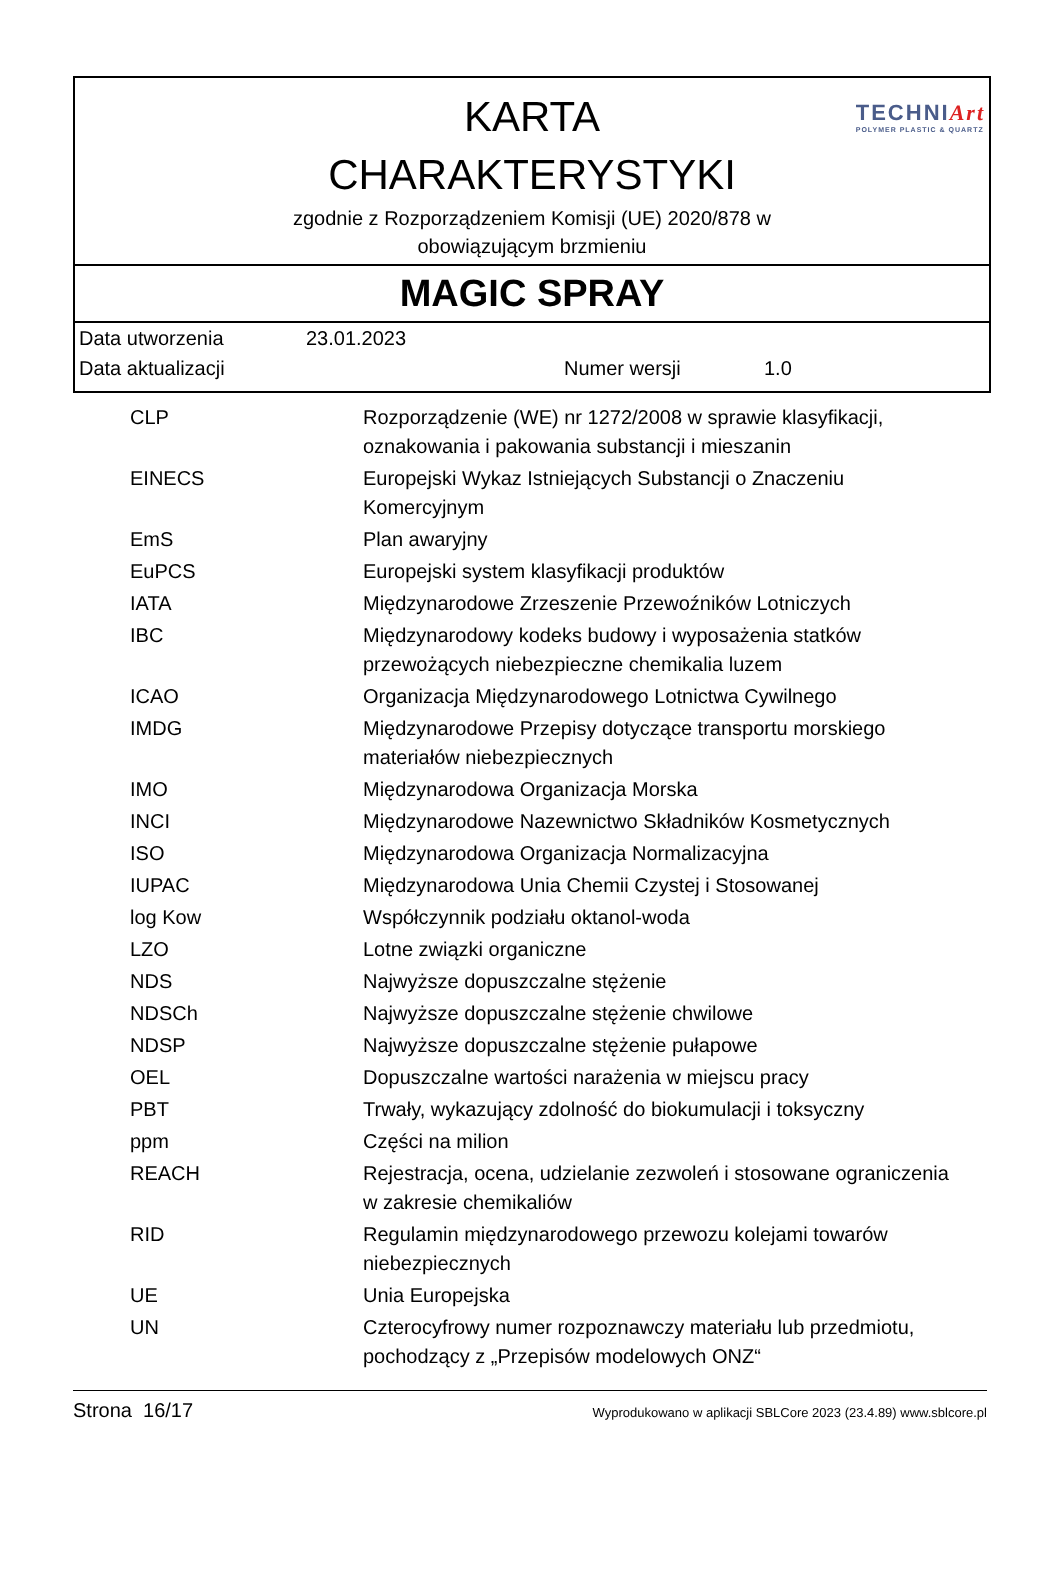KARTA
CHARAKTERYSTYKI
zgodnie z Rozporządzeniem Komisji (UE) 2020/878 w
obowiązującym brzmieniu
TECHNIArt
POLYMER PLASTIC & QUARTZ
MAGIC SPRAY
Data utworzenia 23.01.2023
Data aktualizacji Numer wersji 1.0
| CLP | Rozporządzenie (WE) nr 1272/2008 w sprawie klasyfikacji, oznakowania i pakowania substancji i mieszanin |
| EINECS | Europejski Wykaz Istniejących Substancji o Znaczeniu Komercyjnym |
| EmS | Plan awaryjny |
| EuPCS | Europejski system klasyfikacji produktów |
| IATA | Międzynarodowe Zrzeszenie Przewoźników Lotniczych |
| IBC | Międzynarodowy kodeks budowy i wyposażenia statków przewożących niebezpieczne chemikalia luzem |
| ICAO | Organizacja Międzynarodowego Lotnictwa Cywilnego |
| IMDG | Międzynarodowe Przepisy dotyczące transportu morskiego materiałów niebezpiecznych |
| IMO | Międzynarodowa Organizacja Morska |
| INCI | Międzynarodowe Nazewnictwo Składników Kosmetycznych |
| ISO | Międzynarodowa Organizacja Normalizacyjna |
| IUPAC | Międzynarodowa Unia Chemii Czystej i Stosowanej |
| log Kow | Współczynnik podziału oktanol-woda |
| LZO | Lotne związki organiczne |
| NDS | Najwyższe dopuszczalne stężenie |
| NDSCh | Najwyższe dopuszczalne stężenie chwilowe |
| NDSP | Najwyższe dopuszczalne stężenie pułapowe |
| OEL | Dopuszczalne wartości narażenia w miejscu pracy |
| PBT | Trwały, wykazujący zdolność do biokumulacji i toksyczny |
| ppm | Części na milion |
| REACH | Rejestracja, ocena, udzielanie zezwoleń i stosowane ograniczenia w zakresie chemikaliów |
| RID | Regulamin międzynarodowego przewozu kolejami towarów niebezpiecznych |
| UE | Unia Europejska |
| UN | Czterocyfrowy numer rozpoznawczy materiału lub przedmiotu, pochodzący z „Przepisów modelowych ONZ“ |
Strona 16/17 Wyprodukowano w aplikacji SBLCore 2023 (23.4.89) www.sblcore.pl